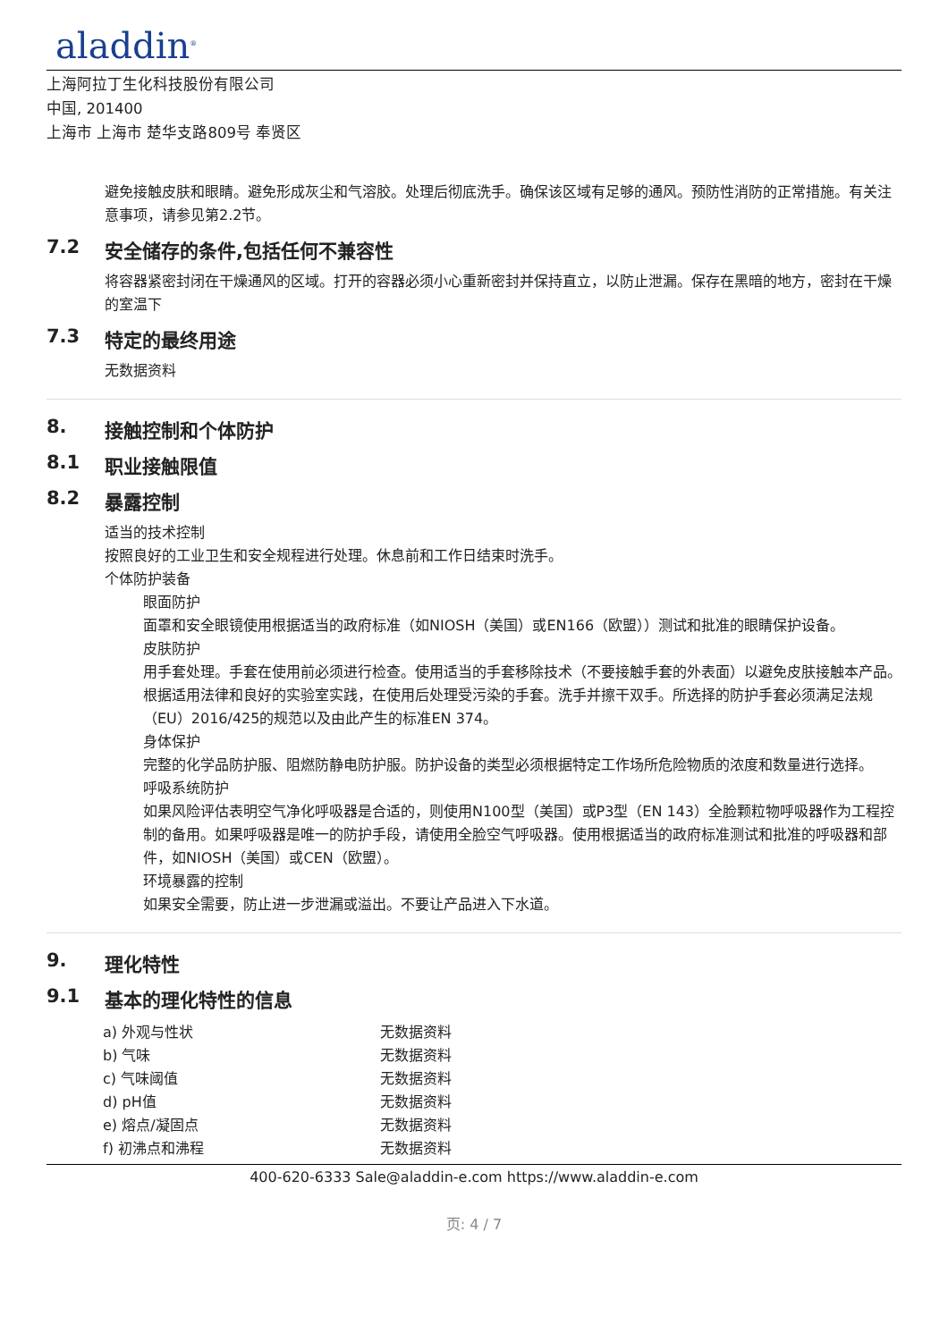aladdin<sup>®</sup>
上海阿拉丁生化科技股份有限公司
中国, 201400
上海市 上海市 楚华支路809号 奉贤区
避免接触皮肤和眼睛。避免形成灰尘和气溶胶。处理后彻底洗手。确保该区域有足够的通风。预防性消防的正常措施。有关注意事项，请参见第2.2节。
7.2 安全储存的条件,包括任何不兼容性
将容器紧密封闭在干燥通风的区域。打开的容器必须小心重新密封并保持直立，以防止泄漏。保存在黑暗的地方，密封在干燥的室温下
7.3 特定的最终用途
无数据资料
8. 接触控制和个体防护
8.1 职业接触限值
8.2 暴露控制
适当的技术控制
按照良好的工业卫生和安全规程进行处理。休息前和工作日结束时洗手。
个体防护装备
眼面防护
面罩和安全眼镜使用根据适当的政府标准（如NIOSH（美国）或EN166（欧盟））测试和批准的眼睛保护设备。
皮肤防护
用手套处理。手套在使用前必须进行检查。使用适当的手套移除技术（不要接触手套的外表面）以避免皮肤接触本产品。根据适用法律和良好的实验室实践，在使用后处理受污染的手套。洗手并擦干双手。所选择的防护手套必须满足法规（EU）2016/425的规范以及由此产生的标准EN 374。
身体保护
完整的化学品防护服、阻燃防静电防护服。防护设备的类型必须根据特定工作场所危险物质的浓度和数量进行选择。
呼吸系统防护
如果风险评估表明空气净化呼吸器是合适的，则使用N100型（美国）或P3型（EN 143）全脸颗粒物呼吸器作为工程控制的备用。如果呼吸器是唯一的防护手段，请使用全脸空气呼吸器。使用根据适当的政府标准测试和批准的呼吸器和部件，如NIOSH（美国）或CEN（欧盟）。
环境暴露的控制
如果安全需要，防止进一步泄漏或溢出。不要让产品进入下水道。
9. 理化特性
9.1 基本的理化特性的信息
| a) 外观与性状 | 无数据资料 |
| b) 气味 | 无数据资料 |
| c) 气味阈值 | 无数据资料 |
| d) pH值 | 无数据资料 |
| e) 熔点/凝固点 | 无数据资料 |
| f) 初沸点和沸程 | 无数据资料 |
400-620-6333 Sale@aladdin-e.com https://www.aladdin-e.com
页: 4 / 7